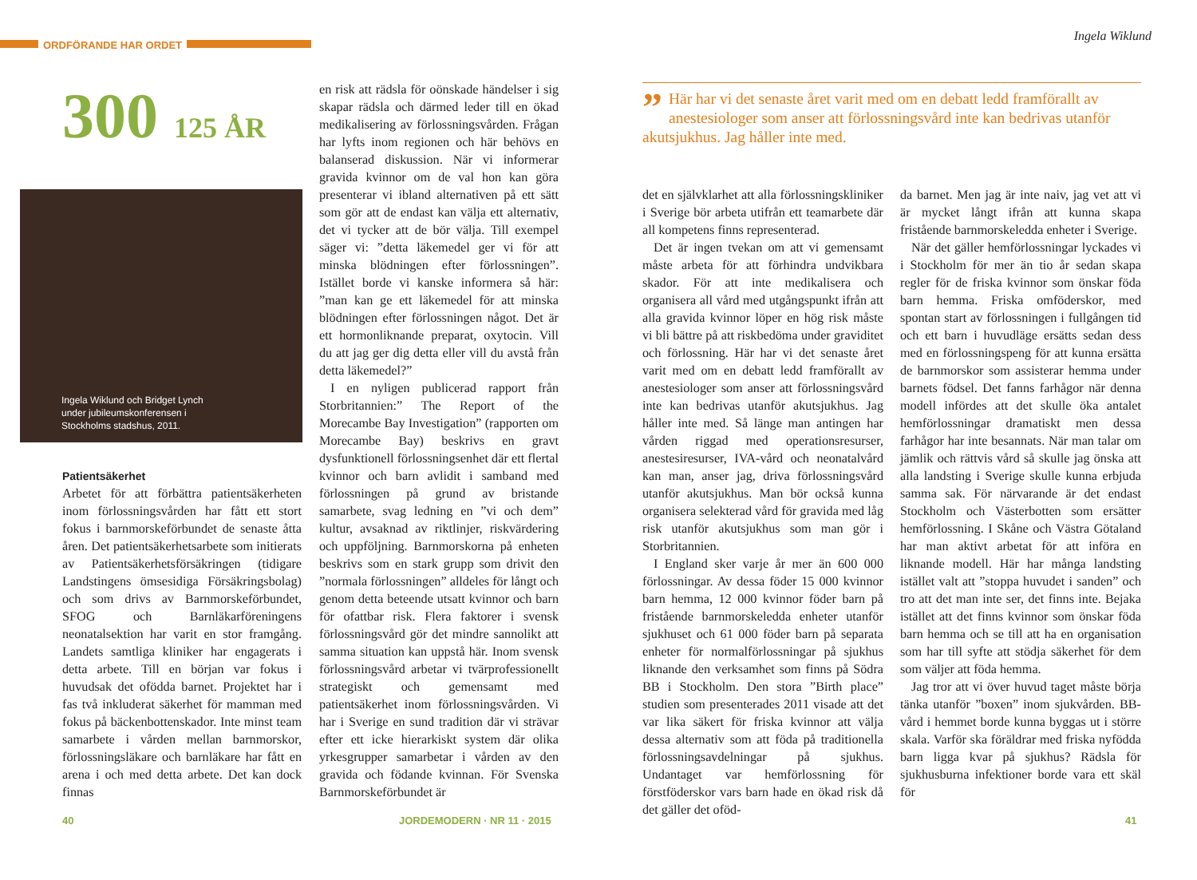ORDFÖRANDE HAR ORDET
Ingela Wiklund
300 125 ÅR
Ingela Wiklund och Bridget Lynch
under jubileumskonferensen i
Stockholms stadshus, 2011.
Patientsäkerhet
Arbetet för att förbättra patientsäkerheten inom förlossningsvården har fått ett stort fokus i barnmorskeförbundet de senaste åtta åren. Det patientsäkerhetsarbete som initierats av Patientsäkerhetsförsäkringen (tidigare Landstingens ömsesidiga Försäkringsbolag) och som drivs av Barnmorskeförbundet, SFOG och Barnläkarföreningens neonatalsektion har varit en stor framgång. Landets samtliga kliniker har engagerats i detta arbete. Till en början var fokus i huvudsak det ofödda barnet. Projektet har i fas två inkluderat säkerhet för mamman med fokus på bäckenbottenskador. Inte minst team samarbete i vården mellan barnmorskor, förlossningsläkare och barnläkare har fått en arena i och med detta arbete. Det kan dock finnas
en risk att rädsla för oönskade händelser i sig skapar rädsla och därmed leder till en ökad medikalisering av förlossningsvården. Frågan har lyfts inom regionen och här behövs en balanserad diskussion. När vi informerar gravida kvinnor om de val hon kan göra presenterar vi ibland alternativen på ett sätt som gör att de endast kan välja ett alternativ, det vi tycker att de bör välja. Till exempel säger vi: ”detta läkemedel ger vi för att minska blödningen efter förlossningen”. Istället borde vi kanske informera så här: ”man kan ge ett läkemedel för att minska blödningen efter förlossningen något. Det är ett hormonliknande preparat, oxytocin. Vill du att jag ger dig detta eller vill du avstå från detta läkemedel?”
I en nyligen publicerad rapport från Storbritannien:” The Report of the Morecambe Bay Investigation” (rapporten om Morecambe Bay) beskrivs en gravt dysfunktionell förlossningsenhet där ett flertal kvinnor och barn avlidit i samband med förlossningen på grund av bristande samarbete, svag ledning en ”vi och dem” kultur, avsaknad av riktlinjer, riskvärdering och uppföljning. Barnmorskorna på enheten beskrivs som en stark grupp som drivit den ”normala förlossningen” alldeles för långt och genom detta beteende utsatt kvinnor och barn för ofattbar risk. Flera faktorer i svensk förlossningsvård gör det mindre sannolikt att samma situation kan uppstå här. Inom svensk förlossningsvård arbetar vi tvärprofessionellt strategiskt och gemensamt med patientsäkerhet inom förlossningsvården. Vi har i Sverige en sund tradition där vi strävar efter ett icke hierarkiskt system där olika yrkesgrupper samarbetar i vården av den gravida och födande kvinnan. För Svenska Barnmorskeförbundet är
” Här har vi det senaste året varit med om en debatt ledd framförallt av anestesiologer som anser att förlossningsvård inte kan bedrivas utanför akutsjukhus. Jag håller inte med.
det en självklarhet att alla förlossningskliniker i Sverige bör arbeta utifrån ett teamarbete där all kompetens finns representerad.
Det är ingen tvekan om att vi gemensamt måste arbeta för att förhindra undvikbara skador. För att inte medikalisera och organisera all vård med utgångspunkt ifrån att alla gravida kvinnor löper en hög risk måste vi bli bättre på att riskbedöma under graviditet och förlossning. Här har vi det senaste året varit med om en debatt ledd framförallt av anestesiologer som anser att förlossningsvård inte kan bedrivas utanför akutsjukhus. Jag håller inte med. Så länge man antingen har vården riggad med operationsresurser, anestesiresurser, IVA-vård och neonatalvård kan man, anser jag, driva förlossningsvård utanför akutsjukhus. Man bör också kunna organisera selekterad vård för gravida med låg risk utanför akutsjukhus som man gör i Storbritannien.
I England sker varje år mer än 600 000 förlossningar. Av dessa föder 15 000 kvinnor barn hemma, 12 000 kvinnor föder barn på fristående barnmorskeledda enheter utanför sjukhuset och 61 000 föder barn på separata enheter för normalförlossningar på sjukhus liknande den verksamhet som finns på Södra BB i Stockholm. Den stora ”Birth place” studien som presenterades 2011 visade att det var lika säkert för friska kvinnor att välja dessa alternativ som att föda på traditionella förlossningsavdelningar på sjukhus. Undantaget var hemförlossning för förstföderskor vars barn hade en ökad risk då det gäller det oföd-
da barnet. Men jag är inte naiv, jag vet att vi är mycket långt ifrån att kunna skapa fristående barnmorskeledda enheter i Sverige.
När det gäller hemförlossningar lyckades vi i Stockholm för mer än tio år sedan skapa regler för de friska kvinnor som önskar föda barn hemma. Friska omföderskor, med spontan start av förlossningen i fullgången tid och ett barn i huvudläge ersätts sedan dess med en förlossningspeng för att kunna ersätta de barnmorskor som assisterar hemma under barnets födsel. Det fanns farhågor när denna modell infördes att det skulle öka antalet hemförlossningar dramatiskt men dessa farhågor har inte besannats. När man talar om jämlik och rättvis vård så skulle jag önska att alla landsting i Sverige skulle kunna erbjuda samma sak. För närvarande är det endast Stockholm och Västerbotten som ersätter hemförlossning. I Skåne och Västra Götaland har man aktivt arbetat för att införa en liknande modell. Här har många landsting istället valt att ”stoppa huvudet i sanden” och tro att det man inte ser, det finns inte. Bejaka istället att det finns kvinnor som önskar föda barn hemma och se till att ha en organisation som har till syfte att stödja säkerhet för dem som väljer att föda hemma.
Jag tror att vi över huvud taget måste börja tänka utanför ”boxen” inom sjukvården. BB-vård i hemmet borde kunna byggas ut i större skala. Varför ska föräldrar med friska nyfödda barn ligga kvar på sjukhus? Rädsla för sjukhusburna infektioner borde vara ett skäl för
40 JORDEMODERN · NR 11 · 2015 41